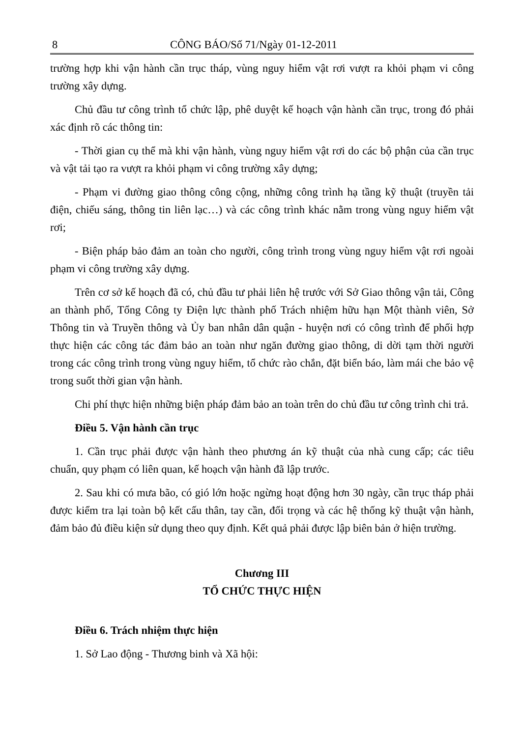8 CÔNG BÁO/Số 71/Ngày 01-12-2011
trường hợp khi vận hành cần trục tháp, vùng nguy hiểm vật rơi vượt ra khỏi phạm vi công trường xây dựng.
Chủ đầu tư công trình tổ chức lập, phê duyệt kế hoạch vận hành cần trục, trong đó phải xác định rõ các thông tin:
- Thời gian cụ thể mà khi vận hành, vùng nguy hiểm vật rơi do các bộ phận của cần trục và vật tải tạo ra vượt ra khỏi phạm vi công trường xây dựng;
- Phạm vi đường giao thông công cộng, những công trình hạ tầng kỹ thuật (truyền tải điện, chiếu sáng, thông tin liên lạc…) và các công trình khác nằm trong vùng nguy hiểm vật rơi;
- Biện pháp bảo đảm an toàn cho người, công trình trong vùng nguy hiểm vật rơi ngoài phạm vi công trường xây dựng.
Trên cơ sở kế hoạch đã có, chủ đầu tư phải liên hệ trước với Sở Giao thông vận tải, Công an thành phố, Tổng Công ty Điện lực thành phố Trách nhiệm hữu hạn Một thành viên, Sở Thông tin và Truyền thông và Ủy ban nhân dân quận - huyện nơi có công trình để phối hợp thực hiện các công tác đảm bảo an toàn như ngăn đường giao thông, di dời tạm thời người trong các công trình trong vùng nguy hiểm, tổ chức rào chắn, đặt biển báo, làm mái che bảo vệ trong suốt thời gian vận hành.
Chi phí thực hiện những biện pháp đảm bảo an toàn trên do chủ đầu tư công trình chi trả.
Điều 5. Vận hành cần trục
1. Cần trục phải được vận hành theo phương án kỹ thuật của nhà cung cấp; các tiêu chuẩn, quy phạm có liên quan, kế hoạch vận hành đã lập trước.
2. Sau khi có mưa bão, có gió lớn hoặc ngừng hoạt động hơn 30 ngày, cần trục tháp phải được kiểm tra lại toàn bộ kết cấu thân, tay cần, đối trọng và các hệ thống kỹ thuật vận hành, đảm bảo đủ điều kiện sử dụng theo quy định. Kết quả phải được lập biên bản ở hiện trường.
Chương III
TỔ CHỨC THỰC HIỆN
Điều 6. Trách nhiệm thực hiện
1. Sở Lao động - Thương binh và Xã hội: